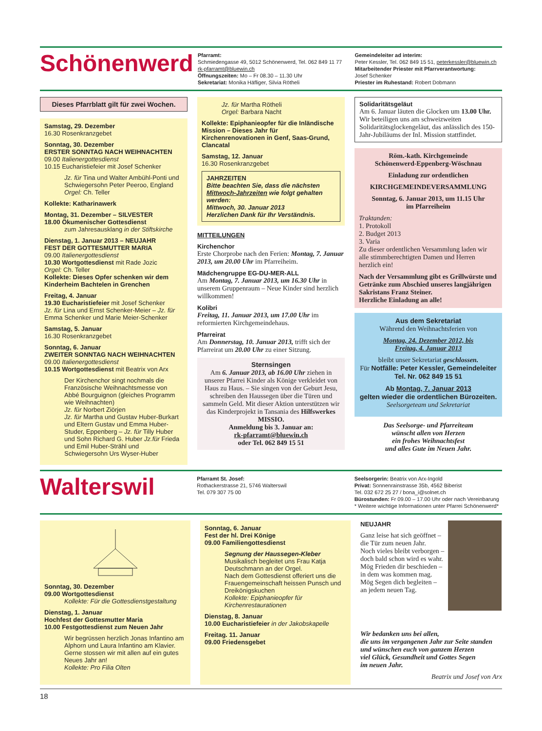Schönenwerd
Pfarramt:
Schmiedengasse 49, 5012 Schönenwerd, Tel. 062 849 11 77
rk-pfarramt@bluewin.ch
Öffnungszeiten: Mo – Fr 08.30 – 11.30 Uhr
Sekretariat: Monika Häfliger, Silvia Rötheli
Gemeindeleiter ad interim:
Peter Kessler, Tel. 062 849 15 51, peterkessler@bluewin.ch
Mitarbeitender Priester mit Pfarrverantwortung:
Josef Schenker
Priester im Ruhestand: Robert Dobmann
Dieses Pfarrblatt gilt für zwei Wochen.
Samstag, 29. Dezember
16.30 Rosenkranzgebet
Sonntag, 30. Dezember
ERSTER SONNTAG NACH WEIHNACHTEN
09.00 Italienergottesdienst
10.15 Eucharistiefeier mit Josef Schenker
Jz. für Tina und Walter Ambühl-Ponti und Schwiegersohn Peter Peeroo, England
Orgel: Ch. Teller
Kollekte: Katharinawerk
Montag, 31. Dezember – SILVESTER
18.00 Ökumenischer Gottesdienst
zum Jahresausklang in der Stiftskirche
Dienstag, 1. Januar 2013 – NEUJAHR
FEST DER GOTTESMUTTER MARIA
09.00 Italienergottesdienst
10.30 Wortgottesdienst mit Rade Jozic
Orgel: Ch. Teller
Kollekte: Dieses Opfer schenken wir dem Kinderheim Bachtelen in Grenchen
Freitag, 4. Januar
19.30 Eucharistiefeier mit Josef Schenker
Jz. für Lina und Ernst Schenker-Meier – Jz. für Emma Schenker und Marie Meier-Schenker
Samstag, 5. Januar
16.30 Rosenkranzgebet
Sonntag, 6. Januar
ZWEITER SONNTAG NACH WEIHNACHTEN
09.00 Italienergottesdienst
10.15 Wortgottesdienst mit Beatrix von Arx
Der Kirchenchor singt nochmals die Französische Weihnachtsmesse von Abbé Bourguignon (gleiches Programm wie Weihnachten)
Jz. für Norbert Ziörjen
Jz. für Martha und Gustav Huber-Burkart und Eltern Gustav und Emma Huber-Studer, Eppenberg – Jz. für Tilly Huber und Sohn Richard G. Huber Jz.für Frieda und Emil Huber-Strähl und Schwiegersohn Urs Wyser-Huber
Jz. für Martha Rötheli
Orgel: Barbara Nacht
Kollekte: Epiphanieopfer für die Inländische Mission – Dieses Jahr für Kirchenrenovationen in Genf, Saas-Grund, Clancatal
Samstag, 12. Januar
16.30 Rosenkranzgebet
JAHRZEITEN
Bitte beachten Sie, dass die nächsten Mittwoch-Jahrzeiten wie folgt gehalten werden:
Mittwoch, 30. Januar 2013
Herzlichen Dank für Ihr Verständnis.
MITTEILUNGEN
Kirchenchor
Erste Chorprobe nach den Ferien: Montag, 7. Januar 2013, um 20.00 Uhr im Pfarreiheim.
Mädchengruppe EG-DU-MER-ALL
Am Montag, 7. Januar 2013, um 16.30 Uhr in unserem Gruppenraum – Neue Kinder sind herzlich willkommen!
Kolibri
Freitag, 11. Januar 2013, um 17.00 Uhr im reformierten Kirchgemeindehaus.
Pfarreirat
Am Donnerstag, 10. Januar 2013, trifft sich der Pfarreirat um 20.00 Uhr zu einer Sitzung.
Sternsingen
Am 6. Januar 2013, ab 16.00 Uhr ziehen in unserer Pfarrei Kinder als Könige verkleidet von Haus zu Haus. – Sie singen von der Geburt Jesu, schreiben den Haussegen über die Türen und sammeln Geld. Mit dieser Aktion unterstützen wir das Kinderprojekt in Tansania des Hilfswerkes MISSIO.
Anmeldung bis 3. Januar an:
rk-pfarramt@bluewin.ch
oder Tel. 062 849 15 51
Solidaritätsgeläut
Am 6. Januar läuten die Glocken um 13.00 Uhr. Wir beteiligen uns am schweizweiten Solidaritätsglockengeläut, das anlässlich des 150-Jahr-Jubiläums der Inl. Mission stattfindet.
Röm.-kath. Kirchgemeinde
Schönenwerd-Eppenberg-Wöschnau
Einladung zur ordentlichen
KIRCHGEMEINDEVERSAMMLUNG
Sonntag, 6. Januar 2013, um 11.15 Uhr
im Pfarreiheim
Traktanden:
1. Protokoll
2. Budget 2013
3. Varia
Zu dieser ordentlichen Versammlung laden wir alle stimmberechtigten Damen und Herren herzlich ein!
Nach der Versammlung gibt es Grillwürste und Getränke zum Abschied unseres langjährigen Sakristans Franz Steiner.
Herzliche Einladung an alle!
Aus dem Sekretariat
Während den Weihnachtsferien von
Montag, 24. Dezember 2012, bis
Freitag, 4. Januar 2013
bleibt unser Sekretariat geschlossen.
Für Notfälle: Peter Kessler, Gemeindeleiter
Tel. Nr. 062 849 15 51
Ab Montag, 7. Januar 2013
gelten wieder die ordentlichen Bürozeiten.
Seelsorgeteam und Sekretariat
Das Seelsorge- und Pfarreiteam
wünscht allen von Herzen
ein frohes Weihnachtsfest
und alles Gute im Neuen Jahr.
Walterswil
Pfarramt St. Josef:
Rothackerstrasse 21, 5746 Walterswil
Tel. 079 307 75 00
Seelsorgerin: Beatrix von Arx-Ingold
Privat: Sonnenrainstrasse 35b, 4562 Biberist
Tel. 032 672 25 27 / bona_i@solnet.ch
Bürostunden: Fr 09.00 – 17.00 Uhr oder nach Vereinbarung
* Weitere wichtige Informationen unter Pfarrei Schönenwerd*
Sonntag, 30. Dezember
09.00 Wortgottesdienst
Kollekte: Für die Gottesdienstgestaltung
Dienstag, 1. Januar
Hochfest der Gottesmutter Maria
10.00 Festgottesdienst zum Neuen Jahr
Wir begrüssen herzlich Jonas Infantino am Alphorn und Laura Infantino am Klavier. Gerne stossen wir mit allen auf ein gutes Neues Jahr an!
Kollekte: Pro Filia Olten
Sonntag, 6. Januar
Fest der hl. Drei Könige
09.00 Familiengottesdienst
Segnung der Haussegen-Kleber
Musikalisch begleitet uns Frau Katja Deutschmann an der Orgel.
Nach dem Gottesdienst offeriert uns die Frauengemeinschaft heissen Punsch und Dreikönigskuchen
Kollekte: Epiphanieopfer für Kirchenrestaurationen
Dienstag, 8. Januar
10.00 Eucharistiefeier in der Jakobskapelle
Freitag. 11. Januar
09.00 Friedensgebet
NEUJAHR
Ganz leise hat sich geöffnet –
die Tür zum neuen Jahr.
Noch vieles bleibt verborgen –
doch bald schon wird es wahr.
Mög Frieden dir beschieden –
in dem was kommen mag.
Mög Segen dich begleiten –
an jedem neuen Tag.
Wir bedanken uns bei allen,
die uns im vergangenen Jahr zur Seite standen
und wünschen euch von ganzem Herzen
viel Glück, Gesundheit und Gottes Segen
im neuen Jahr.
Beatrix und Josef von Arx
18